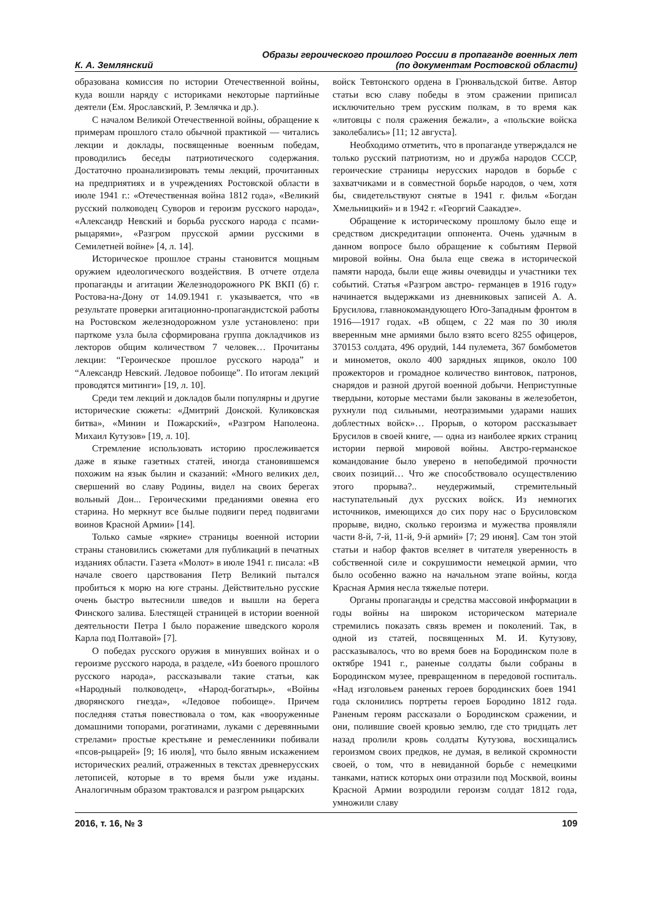К. А. Землянский
Образы героического прошлого России в пропаганде военных лет
(по документам Ростовской области)
образована комиссия по истории Отечественной войны, куда вошли наряду с историками некоторые партийные деятели (Ем. Ярославский, Р. Землячка и др.).
С началом Великой Отечественной войны, обращение к примерам прошлого стало обычной практикой — читались лекции и доклады, посвященные военным победам, проводились беседы патриотического содержания. Достаточно проанализировать темы лекций, прочитанных на предприятиях и в учреждениях Ростовской области в июле 1941 г.: «Отечественная война 1812 года», «Великий русский полководец Суворов и героизм русского народа», «Александр Невский и борьба русского народа с псами-рыцарями», «Разгром прусской армии русскими в Семилетней войне» [4, л. 14].
Историческое прошлое страны становится мощным оружием идеологического воздействия. В отчете отдела пропаганды и агитации Железнодорожного РК ВКП (б) г. Ростова-на-Дону от 14.09.1941 г. указывается, что «в результате проверки агитационно-пропагандистской работы на Ростовском железнодорожном узле установлено: при парткоме узла была сформирована группа докладчиков из лекторов общим количеством 7 человек… Прочитаны лекции: “Героическое прошлое русского народа” и “Александр Невский. Ледовое побоище”. По итогам лекций проводятся митинги» [19, л. 10].
Среди тем лекций и докладов были популярны и другие исторические сюжеты: «Дмитрий Донской. Куликовская битва», «Минин и Пожарский», «Разгром Наполеона. Михаил Кутузов» [19, л. 10].
Стремление использовать историю прослеживается даже в языке газетных статей, иногда становившемся похожим на язык былин и сказаний: «Много великих дел, свершений во славу Родины, видел на своих берегах вольный Дон... Героическими преданиями овеяна его старина. Но меркнут все былые подвиги перед подвигами воинов Красной Армии» [14].
Только самые «яркие» страницы военной истории страны становились сюжетами для публикаций в печатных изданиях области. Газета «Молот» в июле 1941 г. писала: «В начале своего царствования Петр Великий пытался пробиться к морю на юге страны. Действительно русские очень быстро вытеснили шведов и вышли на берега Финского залива. Блестящей страницей в истории военной деятельности Петра I было поражение шведского короля Карла под Полтавой» [7].
О победах русского оружия в минувших войнах и о героизме русского народа, в разделе, «Из боевого прошлого русского народа», рассказывали такие статьи, как «Народный полководец», «Народ-богатырь», «Войны дворянского гнезда», «Ледовое побоище». Причем последняя статья повествовала о том, как «вооруженные домашними топорами, рогатинами, луками с деревянными стрелами» простые крестьяне и ремесленники побивали «псов-рыцарей» [9; 16 июля], что было явным искажением исторических реалий, отраженных в текстах древнерусских летописей, которые в то время были уже изданы. Аналогичным образом трактовался и разгром рыцарских
войск Тевтонского ордена в Грюнвальдской битве. Автор статьи всю славу победы в этом сражении приписал исключительно трем русским полкам, в то время как «литовцы с поля сражения бежали», а «польские войска заколебались» [11; 12 августа].
Необходимо отметить, что в пропаганде утверждался не только русский патриотизм, но и дружба народов СССР, героические страницы нерусских народов в борьбе с захватчиками и в совместной борьбе народов, о чем, хотя бы, свидетельствуют снятые в 1941 г. фильм «Богдан Хмельницкий» и в 1942 г. «Георгий Саакадзе».
Обращение к историческому прошлому было еще и средством дискредитации оппонента. Очень удачным в данном вопросе было обращение к событиям Первой мировой войны. Она была еще свежа в исторической памяти народа, были еще живы очевидцы и участники тех событий. Статья «Разгром австро- германцев в 1916 году» начинается выдержками из дневниковых записей А. А. Брусилова, главнокомандующего Юго-Западным фронтом в 1916—1917 годах. «В общем, с 22 мая по 30 июля вверенным мне армиями было взято всего 8255 офицеров, 370153 солдата, 496 орудий, 144 пулемета, 367 бомбометов и минометов, около 400 зарядных ящиков, около 100 прожекторов и громадное количество винтовок, патронов, снарядов и разной другой военной добычи. Неприступные твердыни, которые местами были закованы в железобетон, рухнули под сильными, неотразимыми ударами наших доблестных войск»… Прорыв, о котором рассказывает Брусилов в своей книге, — одна из наиболее ярких страниц истории первой мировой войны. Австро-германское командование было уверено в непобедимой прочности своих позиций… Что же способствовало осуществлению этого прорыва?.. неудержимый, стремительный наступательный дух русских войск. Из немногих источников, имеющихся до сих пору нас о Брусиловском прорыве, видно, сколько героизма и мужества проявляли части 8-й, 7-й, 11-й, 9-й армий» [7; 29 июня]. Сам тон этой статьи и набор фактов вселяет в читателя уверенность в собственной силе и сокрушимости немецкой армии, что было особенно важно на начальном этапе войны, когда Красная Армия несла тяжелые потери.
Органы пропаганды и средства массовой информации в годы войны на широком историческом материале стремились показать связь времен и поколений. Так, в одной из статей, посвященных М. И. Кутузову, рассказывалось, что во время боев на Бородинском поле в октябре 1941 г., раненые солдаты были собраны в Бородинском музее, превращенном в передовой госпиталь. «Над изголовьем раненых героев бородинских боев 1941 года склонились портреты героев Бородино 1812 года. Раненым героям рассказали о Бородинском сражении, и они, полившие своей кровью землю, где сто тридцать лет назад пролили кровь солдаты Кутузова, восхищались героизмом своих предков, не думая, в великой скромности своей, о том, что в невиданной борьбе с немецкими танками, натиск которых они отразили под Москвой, воины Красной Армии возродили героизм солдат 1812 года, умножили славу
2016, т. 16, № 3 109